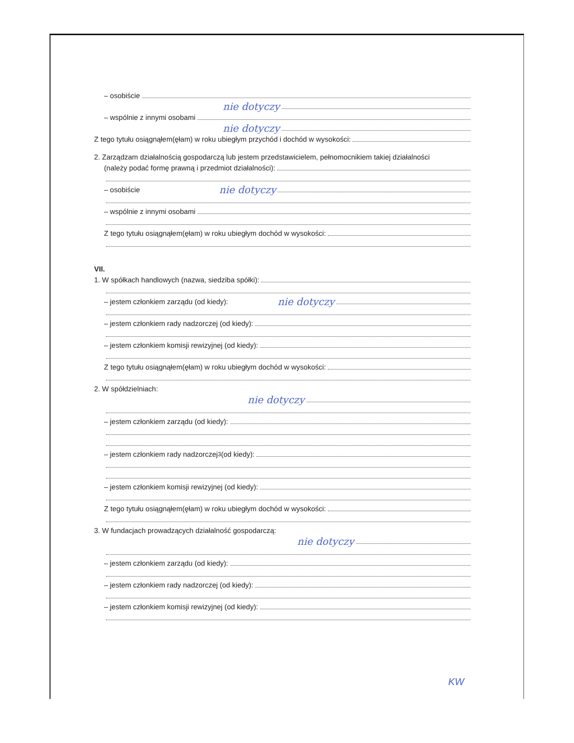– osobiście
nie dotyczy
– wspólnie z innymi osobami
nie dotyczy
Z tego tytułu osiągnąłem(ęłam) w roku ubiegłym przychód i dochód w wysokości:
2. Zarządzam działalnością gospodarczą lub jestem przedstawicielem, pełnomocnikiem takiej działalności
(należy podać formę prawną i przedmiot działalności):
– osobiście nie dotyczy
– wspólnie z innymi osobami
Z tego tytułu osiągnąłem(ęłam) w roku ubiegłym dochód w wysokości:
VII.
1. W spółkach handlowych (nazwa, siedziba spółki):
– jestem członkiem zarządu (od kiedy): nie dotyczy
– jestem członkiem rady nadzorczej (od kiedy):
– jestem członkiem komisji rewizyjnej (od kiedy):
Z tego tytułu osiągnąłem(ęłam) w roku ubiegłym dochód w wysokości:
2. W spółdzielniach:
nie dotyczy
– jestem członkiem zarządu (od kiedy):
– jestem członkiem rady nadzorczej<sup>3</sup> (od kiedy):
– jestem członkiem komisji rewizyjnej (od kiedy):
Z tego tytułu osiągnąłem(ęłam) w roku ubiegłym dochód w wysokości:
3. W fundacjach prowadzących działalność gospodarczą:
nie dotyczy
– jestem członkiem zarządu (od kiedy):
– jestem członkiem rady nadzorczej (od kiedy):
– jestem członkiem komisji rewizyjnej (od kiedy):
KW